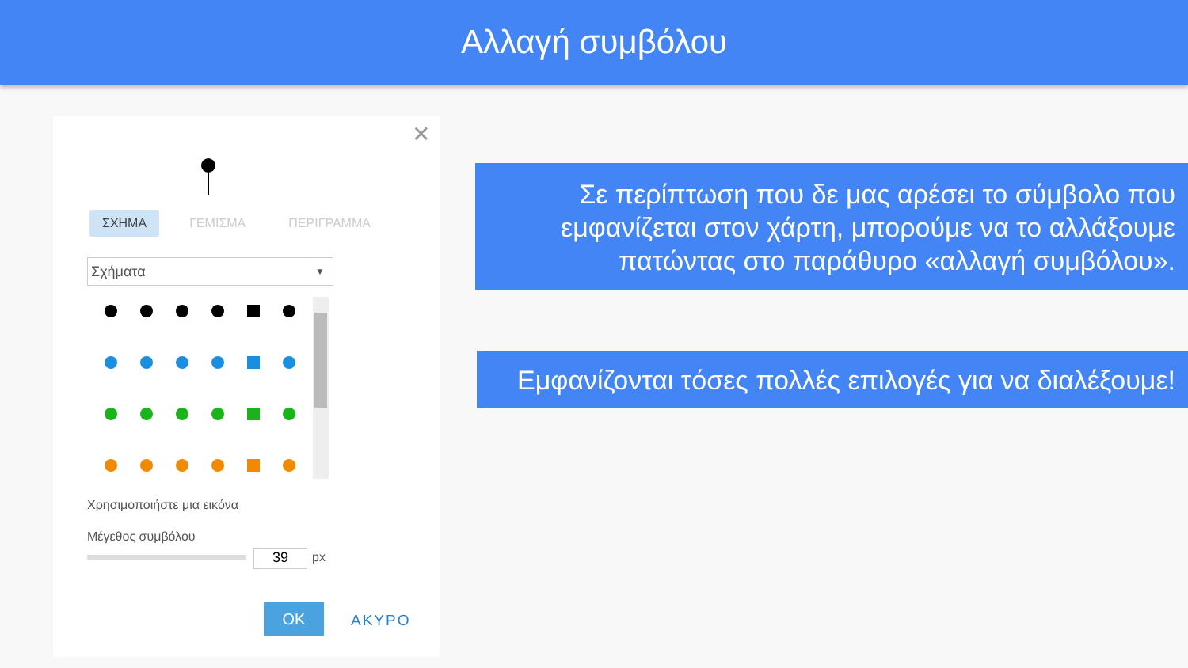Αλλαγή συμβόλου
✕
ΣΧΗΜΑ ΓΕΜΙΣΜΑ ΠΕΡΙΓΡΑΜΜΑ
Σχήματα ▼
Χρησιμοποιήστε μια εικόνα
Μέγεθος συμβόλου
39 px
OK ΑΚΥΡΟ
Σε περίπτωση που δε μας αρέσει το σύμβολο που εμφανίζεται στον χάρτη, μπορούμε να το αλλάξουμε πατώντας στο παράθυρο «αλλαγή συμβόλου».
Εμφανίζονται τόσες πολλές επιλογές για να διαλέξουμε!